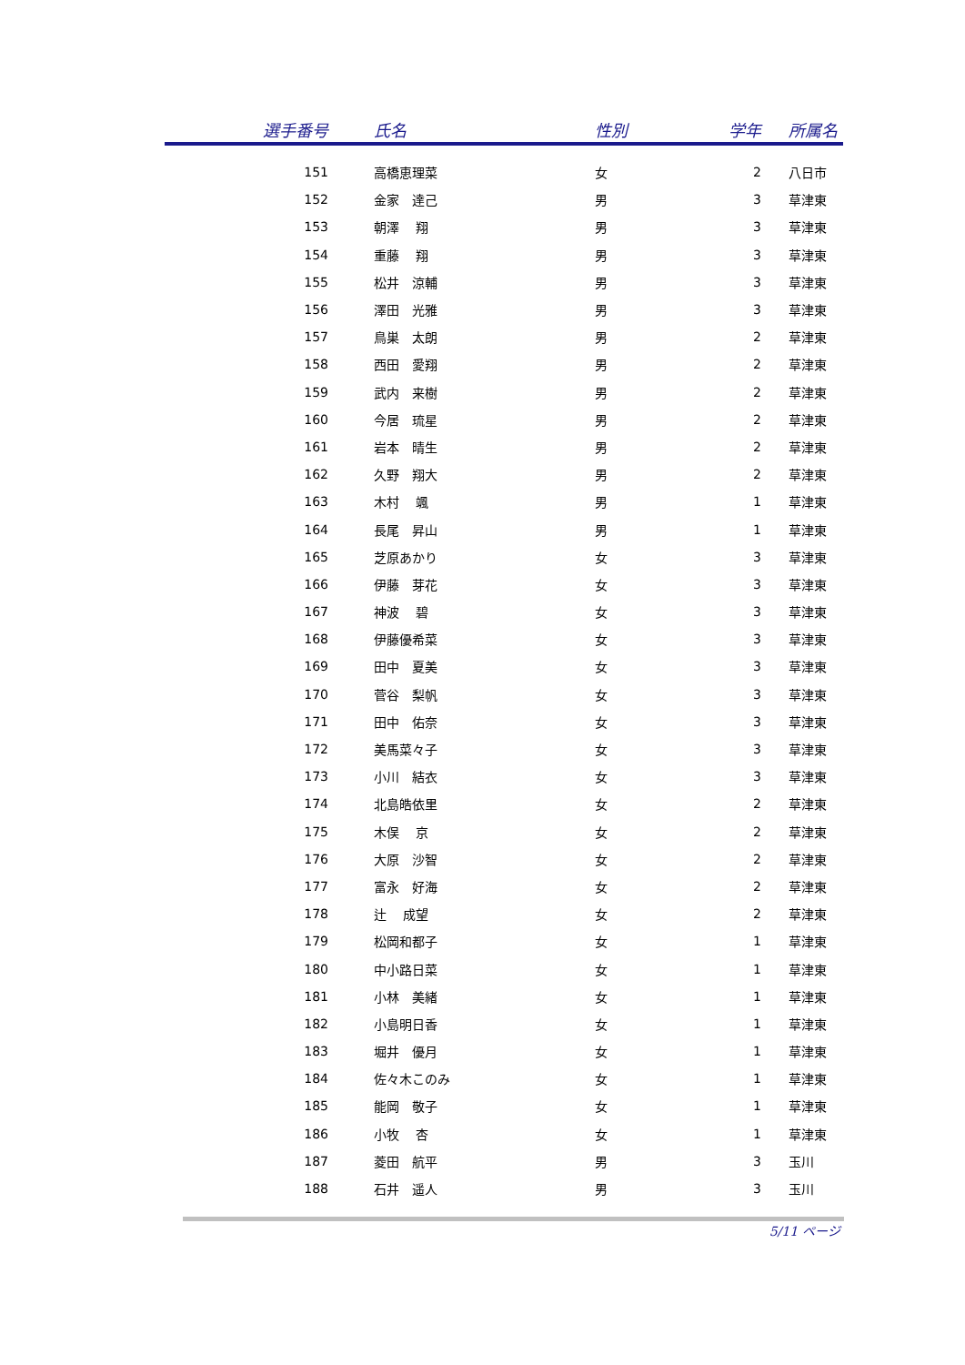| 選手番号 | 氏名 | 性別 | 学年 | 所属名 |
| --- | --- | --- | --- | --- |
| 151 | 高橋恵理菜 | 女 | 2 | 八日市 |
| 152 | 金家 達己 | 男 | 3 | 草津東 |
| 153 | 朝澤 翔 | 男 | 3 | 草津東 |
| 154 | 重藤 翔 | 男 | 3 | 草津東 |
| 155 | 松井 涼輔 | 男 | 3 | 草津東 |
| 156 | 澤田 光雅 | 男 | 3 | 草津東 |
| 157 | 鳥巣 太朗 | 男 | 2 | 草津東 |
| 158 | 西田 愛翔 | 男 | 2 | 草津東 |
| 159 | 武内 来樹 | 男 | 2 | 草津東 |
| 160 | 今居 琉星 | 男 | 2 | 草津東 |
| 161 | 岩本 晴生 | 男 | 2 | 草津東 |
| 162 | 久野 翔大 | 男 | 2 | 草津東 |
| 163 | 木村 颯 | 男 | 1 | 草津東 |
| 164 | 長尾 昇山 | 男 | 1 | 草津東 |
| 165 | 芝原あかり | 女 | 3 | 草津東 |
| 166 | 伊藤 芽花 | 女 | 3 | 草津東 |
| 167 | 神波 碧 | 女 | 3 | 草津東 |
| 168 | 伊藤優希菜 | 女 | 3 | 草津東 |
| 169 | 田中 夏美 | 女 | 3 | 草津東 |
| 170 | 菅谷 梨帆 | 女 | 3 | 草津東 |
| 171 | 田中 佑奈 | 女 | 3 | 草津東 |
| 172 | 美馬菜々子 | 女 | 3 | 草津東 |
| 173 | 小川 結衣 | 女 | 3 | 草津東 |
| 174 | 北島皓依里 | 女 | 2 | 草津東 |
| 175 | 木俣 京 | 女 | 2 | 草津東 |
| 176 | 大原 沙智 | 女 | 2 | 草津東 |
| 177 | 富永 好海 | 女 | 2 | 草津東 |
| 178 | 辻 成望 | 女 | 2 | 草津東 |
| 179 | 松岡和都子 | 女 | 1 | 草津東 |
| 180 | 中小路日菜 | 女 | 1 | 草津東 |
| 181 | 小林 美緒 | 女 | 1 | 草津東 |
| 182 | 小島明日香 | 女 | 1 | 草津東 |
| 183 | 堀井 優月 | 女 | 1 | 草津東 |
| 184 | 佐々木このみ | 女 | 1 | 草津東 |
| 185 | 能岡 敬子 | 女 | 1 | 草津東 |
| 186 | 小牧 杏 | 女 | 1 | 草津東 |
| 187 | 菱田 航平 | 男 | 3 | 玉川 |
| 188 | 石井 遥人 | 男 | 3 | 玉川 |
5/11 ページ